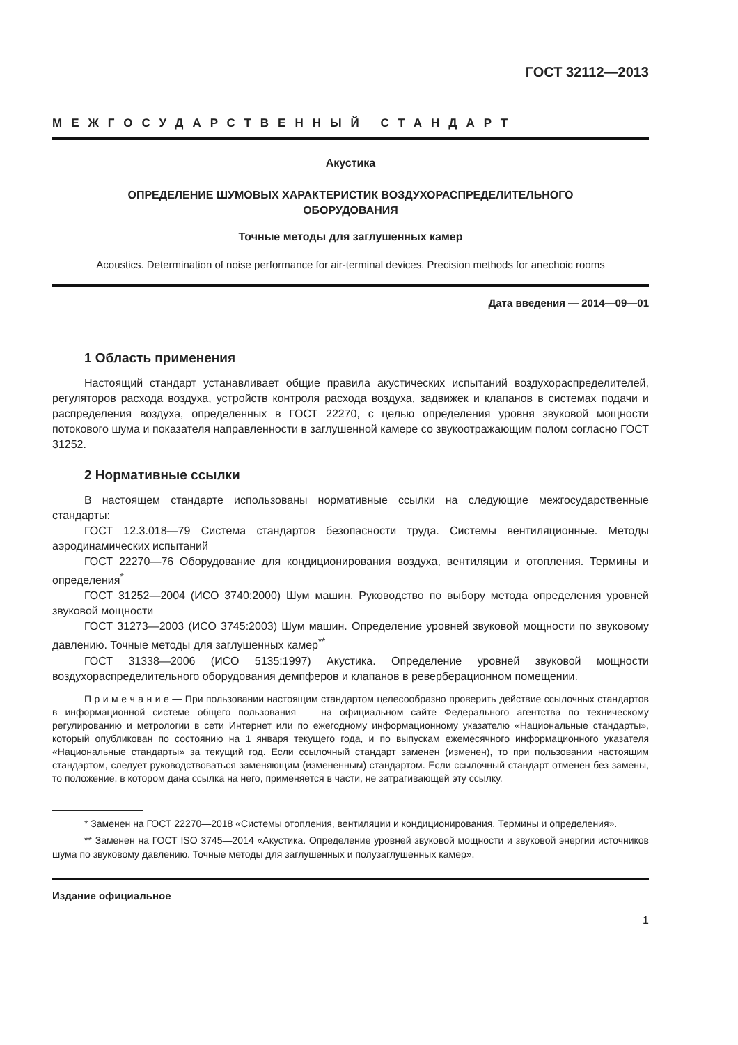ГОСТ 32112—2013
МЕЖГОСУДАРСТВЕННЫЙ СТАНДАРТ
Акустика
ОПРЕДЕЛЕНИЕ ШУМОВЫХ ХАРАКТЕРИСТИК ВОЗДУХОРАСПРЕДЕЛИТЕЛЬНОГО
ОБОРУДОВАНИЯ
Точные методы для заглушенных камер
Acoustics. Determination of noise performance for air-terminal devices. Precision methods for anechoic rooms
Дата введения — 2014—09—01
1 Область применения
Настоящий стандарт устанавливает общие правила акустических испытаний воздухораспределителей, регуляторов расхода воздуха, устройств контроля расхода воздуха, задвижек и клапанов в системах подачи и распределения воздуха, определенных в ГОСТ 22270, с целью определения уровня звуковой мощности потокового шума и показателя направленности в заглушенной камере со звукоотражающим полом согласно ГОСТ 31252.
2 Нормативные ссылки
В настоящем стандарте использованы нормативные ссылки на следующие межгосударственные стандарты:
ГОСТ 12.3.018—79 Система стандартов безопасности труда. Системы вентиляционные. Методы аэродинамических испытаний
ГОСТ 22270—76 Оборудование для кондиционирования воздуха, вентиляции и отопления. Термины и определения<sup>*</sup>
ГОСТ 31252—2004 (ИСО 3740:2000) Шум машин. Руководство по выбору метода определения уровней звуковой мощности
ГОСТ 31273—2003 (ИСО 3745:2003) Шум машин. Определение уровней звуковой мощности по звуковому давлению. Точные методы для заглушенных камер<sup>**</sup>
ГОСТ 31338—2006 (ИСО 5135:1997) Акустика. Определение уровней звуковой мощности воздухораспределительного оборудования демпферов и клапанов в реверберационном помещении.
П р и м е ч а н и е — При пользовании настоящим стандартом целесообразно проверить действие ссылочных стандартов в информационной системе общего пользования — на официальном сайте Федерального агентства по техническому регулированию и метрологии в сети Интернет или по ежегодному информационному указателю «Национальные стандарты», который опубликован по состоянию на 1 января текущего года, и по выпускам ежемесячного информационного указателя «Национальные стандарты» за текущий год. Если ссылочный стандарт заменен (изменен), то при пользовании настоящим стандартом, следует руководствоваться заменяющим (измененным) стандартом. Если ссылочный стандарт отменен без замены, то положение, в котором дана ссылка на него, применяется в части, не затрагивающей эту ссылку.
* Заменен на ГОСТ 22270—2018 «Системы отопления, вентиляции и кондиционирования. Термины и определения».
** Заменен на ГОСТ ISO 3745—2014 «Акустика. Определение уровней звуковой мощности и звуковой энергии источников шума по звуковому давлению. Точные методы для заглушенных и полузаглушенных камер».
Издание официальное
1